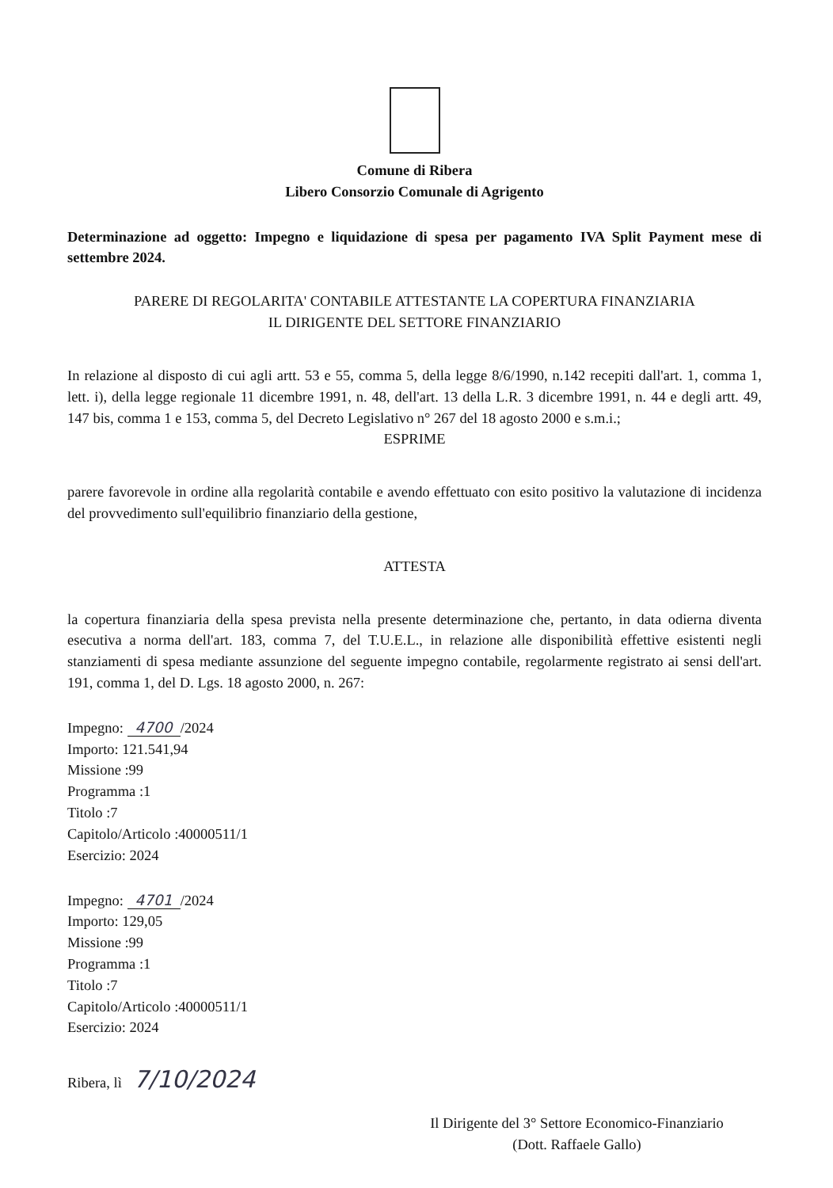Comune di Ribera
Libero Consorzio Comunale di Agrigento
Determinazione ad oggetto: Impegno e liquidazione di spesa per pagamento IVA Split Payment mese di settembre 2024.
PARERE DI REGOLARITA' CONTABILE ATTESTANTE LA COPERTURA FINANZIARIA
IL DIRIGENTE DEL SETTORE FINANZIARIO
In relazione al disposto di cui agli artt. 53 e 55, comma 5, della legge 8/6/1990, n.142 recepiti dall'art. 1, comma 1, lett. i), della legge regionale 11 dicembre 1991, n. 48, dell'art. 13 della L.R. 3 dicembre 1991, n. 44 e degli artt. 49, 147 bis, comma 1 e 153, comma 5, del Decreto Legislativo n° 267 del 18 agosto 2000 e s.m.i.;
ESPRIME
parere favorevole in ordine alla regolarità contabile e avendo effettuato con esito positivo la valutazione di incidenza del provvedimento sull'equilibrio finanziario della gestione,
ATTESTA
la copertura finanziaria della spesa prevista nella presente determinazione che, pertanto, in data odierna diventa esecutiva a norma dell'art. 183, comma 7, del T.U.E.L., in relazione alle disponibilità effettive esistenti negli stanziamenti di spesa mediante assunzione del seguente impegno contabile, regolarmente registrato ai sensi dell'art. 191, comma 1, del D. Lgs. 18 agosto 2000, n. 267:
Impegno: 4700 /2024
Importo: 121.541,94
Missione :99
Programma :1
Titolo :7
Capitolo/Articolo :40000511/1
Esercizio: 2024
Impegno: 4701 /2024
Importo: 129,05
Missione :99
Programma :1
Titolo :7
Capitolo/Articolo :40000511/1
Esercizio: 2024
Ribera, lì 7/10/2024
Il Dirigente del 3° Settore Economico-Finanziario
(Dott. Raffaele Gallo)